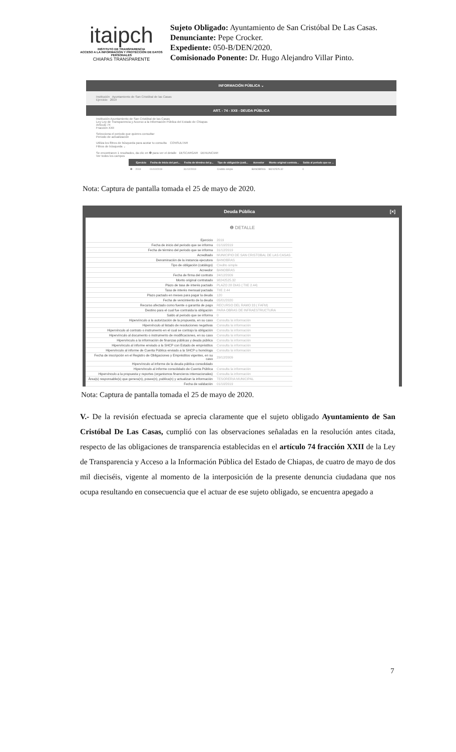itaipch
INSTITUTO DE TRANSPARENCIA
ACCESO A LA INFORMACIÓN Y PROTECCIÓN DE DATOS PERSONALES
CHIAPAS TRANSPARENTE
Sujeto Obligado: Ayuntamiento de San Cristóbal De Las Casas.
Denunciante: Pepe Crocker.
Expediente: 050-B/DEN/2020.
Comisionado Ponente: Dr. Hugo Alejandro Villar Pinto.
INFORMACIÓN PÚBLICA ⌄
Institución Ayuntamiento de San Cristóbal de las Casas
Ejercicio 2019
ART. - 74 - XXII - DEUDA PÚBLICA
Institución Ayuntamiento de San Cristóbal de las Casas
Ley Ley de Transparencia y Acceso a la Información Pública del Estado de Chiapas
Artículo 74
Fracción XXII
Selecciona el periodo que quieres consultar
Periodo de actualización
Utiliza los filtros de búsqueda para acotar tu consulta CONSULTAR
Filtros de búsqueda ⌄
Se encontraron 1 resultados, da clic en ❶ para ver el detalle DESCARGAR DENUNCIAR
Ver todos los campos
| | Ejercicio | Fecha de inicio del peri... | Fecha de término del p... | Tipo de obligación (catá... | Acreedor | Monto original contrata... | Saldo al periodo que se ... |
| --- | --- | --- | --- | --- | --- | --- | --- |
| ❶ | 2019 | 01/10/2019 | 31/12/2019 | Credito simple | BANOBRAS | 98242525.32 | 0 |
Nota: Captura de pantalla tomada el 25 de mayo de 2020.
Deuda Pública [×]
❶ DETALLE
| Ejercicio | 2019 |
| Fecha de inicio del periodo que se informa | 01/10/2019 |
| Fecha de término del periodo que se informa | 31/12/2019 |
| Acreditado | MUNICIPIO DE SAN CRISTOBAL DE LAS CASAS |
| Denominación de la instancia ejecutora | BANOBRAS |
| Tipo de obligación (catálogo) | Credito simple |
| Acreedor | BANOBRAS |
| Fecha de firma del contrato | 24/12/2009 |
| Monto original contratado | 98242525.32 |
| Plazo de tasa de interés pactado | PLAZO 28 DIAS ( TIIE 2.44) |
| Tasa de interés mensual pactada | TIIE 2.44 |
| Plazo pactado en meses para pagar la deuda | 120 |
| Fecha de vencimiento de la deuda | 05/01/2020 |
| Recurso afectado como fuente o garantía de pago | RECURSO DEL RAMO 33 ( FAFM) |
| Destino para el cual fue contraída la obligación | PARA OBRAS DE INFRAESTRUCTURA |
| Saldo al periodo que se informa | 0 |
| Hipervínculo a la autorización de la propuesta, en su caso | Consulta la información |
| Hipervínculo al listado de resoluciones negativas | Consulta la información |
| Hipervínculo al contrato o instrumento en el cual se contrajo la obligación | Consulta la información |
| Hipervínculo al documento o instrumento de modificaciones, en su caso | Consulta la información |
| Hipervínculo a la información de finanzas públicas y deuda pública | Consulta la información |
| Hipervínculo al informe enviado a la SHCP con Estado de empréstitos | Consulta la información |
| Hipervínculo al informe de Cuenta Pública enviado a la SHCP u homóloga | Consulta la información |
| Fecha de inscripción en el Registro de Obligaciones y Empréstitos vigentes, en su caso | 29/12/2009 |
| Hipervínculo al informe de la deuda pública consolidado | |
| Hipervínculo al informe consolidado de Cuenta Pública | Consulta la información |
| Hipervínculo a la propuesta y reportes (organismos financieros internacionales) | Consulta la información |
| Área(s) responsable(s) que genera(n), posee(n), publica(n) y actualizan la información | TESORERIA MUNICIPAL |
| Fecha de validación | 01/10/2019 |
Nota: Captura de pantalla tomada el 25 de mayo de 2020.
V.- De la revisión efectuada se aprecia claramente que el sujeto obligado Ayuntamiento de San Cristóbal De Las Casas, cumplió con las observaciones señaladas en la resolución antes citada, respecto de las obligaciones de transparencia establecidas en el artículo 74 fracción XXII de la Ley de Transparencia y Acceso a la Información Pública del Estado de Chiapas, de cuatro de mayo de dos mil dieciséis, vigente al momento de la interposición de la presente denuncia ciudadana que nos ocupa resultando en consecuencia que el actuar de ese sujeto obligado, se encuentra apegado a
7